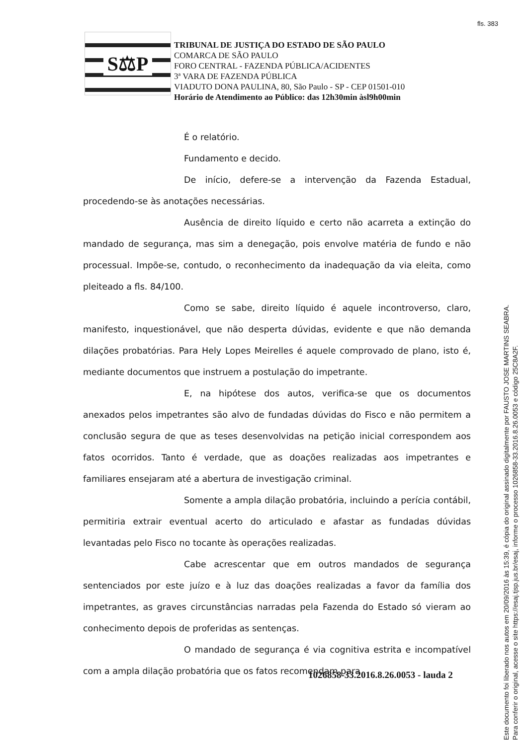fls. 383
S⚖P
TRIBUNAL DE JUSTIÇA DO ESTADO DE SÃO PAULO
COMARCA DE SÃO PAULO
FORO CENTRAL - FAZENDA PÚBLICA/ACIDENTES
3ª VARA DE FAZENDA PÚBLICA
VIADUTO DONA PAULINA, 80, São Paulo - SP - CEP 01501-010
Horário de Atendimento ao Público: das 12h30min àsl9h00min
É o relatório.
Fundamento e decido.
De início, defere-se a intervenção da Fazenda Estadual, procedendo-se às anotações necessárias.
Ausência de direito líquido e certo não acarreta a extinção do mandado de segurança, mas sim a denegação, pois envolve matéria de fundo e não processual. Impõe-se, contudo, o reconhecimento da inadequação da via eleita, como pleiteado a fls. 84/100.
Como se sabe, direito líquido é aquele incontroverso, claro, manifesto, inquestionável, que não desperta dúvidas, evidente e que não demanda dilações probatórias. Para Hely Lopes Meirelles é aquele comprovado de plano, isto é, mediante documentos que instruem a postulação do impetrante.
E, na hipótese dos autos, verifica-se que os documentos anexados pelos impetrantes são alvo de fundadas dúvidas do Fisco e não permitem a conclusão segura de que as teses desenvolvidas na petição inicial correspondem aos fatos ocorridos. Tanto é verdade, que as doações realizadas aos impetrantes e familiares ensejaram até a abertura de investigação criminal.
Somente a ampla dilação probatória, incluindo a perícia contábil, permitiria extrair eventual acerto do articulado e afastar as fundadas dúvidas levantadas pelo Fisco no tocante às operações realizadas.
Cabe acrescentar que em outros mandados de segurança sentenciados por este juízo e à luz das doações realizadas a favor da família dos impetrantes, as graves circunstâncias narradas pela Fazenda do Estado só vieram ao conhecimento depois de proferidas as sentenças.
O mandado de segurança é via cognitiva estrita e incompatível com a ampla dilação probatória que os fatos recomendam para
1026858-33.2016.8.26.0053 - lauda 2
Este documento foi liberado nos autos em 20/09/2016 às 15:39, é cópia do original assinado digitalmente por FAUSTO JOSE MARTINS SEABRA.
Para conferir o original, acesse o site https://esaj.tjsp.jus.br/esaj, informe o processo 1026858-33.2016.8.26.0053 e código 25C8A2F.